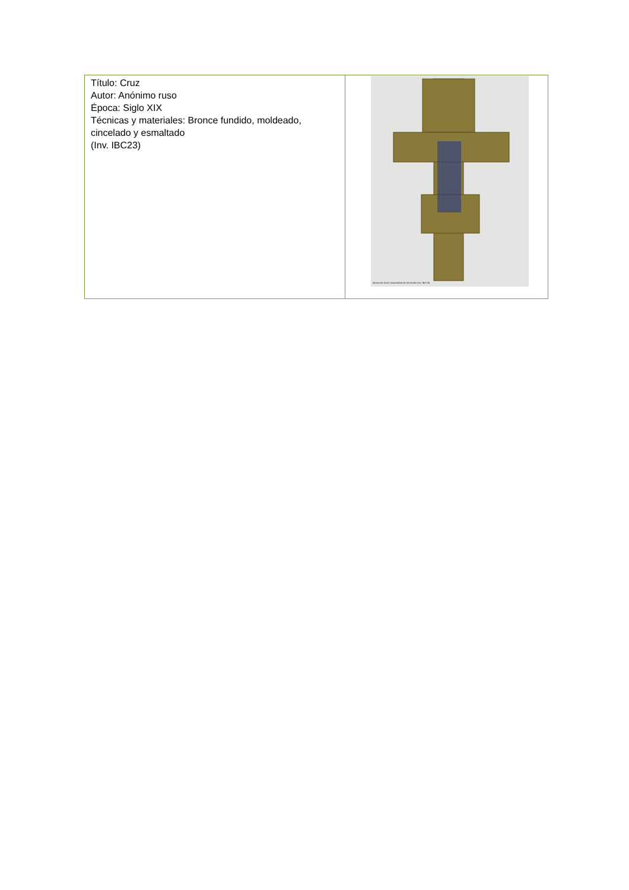| Título: Cruz Autor: Anónimo ruso Época: Siglo XIX Técnicas y materiales: Bronce fundido, moldeado, cincelado y esmaltado (Inv. IBC23) | Museo de Artes Universidad de los Andes (Inv. IBC23) |